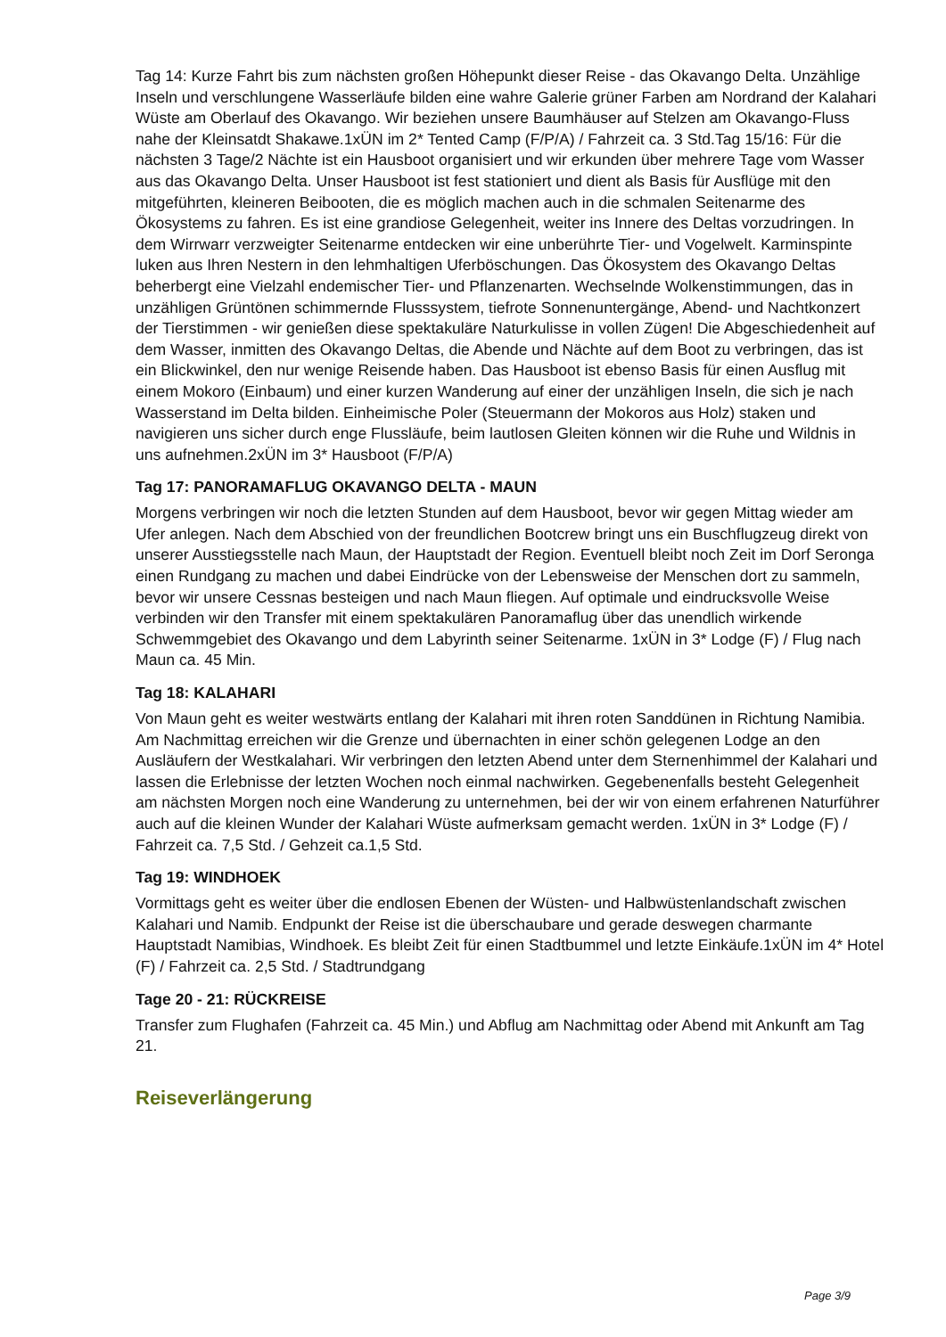Tag 14: Kurze Fahrt bis zum nächsten großen Höhepunkt dieser Reise - das Okavango Delta. Unzählige Inseln und verschlungene Wasserläufe bilden eine wahre Galerie grüner Farben am Nordrand der Kalahari Wüste am Oberlauf des Okavango. Wir beziehen unsere Baumhäuser auf Stelzen am Okavango-Fluss nahe der Kleinsatdt Shakawe.1xÜN im 2* Tented Camp (F/P/A) / Fahrzeit ca. 3 Std.Tag 15/16: Für die nächsten 3 Tage/2 Nächte ist ein Hausboot organisiert und wir erkunden über mehrere Tage vom Wasser aus das Okavango Delta. Unser Hausboot ist fest stationiert und dient als Basis für Ausflüge mit den mitgeführten, kleineren Beibooten, die es möglich machen auch in die schmalen Seitenarme des Ökosystems zu fahren. Es ist eine grandiose Gelegenheit, weiter ins Innere des Deltas vorzudringen. In dem Wirrwarr verzweigter Seitenarme entdecken wir eine unberührte Tier- und Vogelwelt. Karminspinte luken aus Ihren Nestern in den lehmhaltigen Uferböschungen. Das Ökosystem des Okavango Deltas beherbergt eine Vielzahl endemischer Tier- und Pflanzenarten. Wechselnde Wolkenstimmungen, das in unzähligen Grüntönen schimmernde Flusssystem, tiefrote Sonnenuntergänge, Abend- und Nachtkonzert der Tierstimmen - wir genießen diese spektakuläre Naturkulisse in vollen Zügen! Die Abgeschiedenheit auf dem Wasser, inmitten des Okavango Deltas, die Abende und Nächte auf dem Boot zu verbringen, das ist ein Blickwinkel, den nur wenige Reisende haben. Das Hausboot ist ebenso Basis für einen Ausflug mit einem Mokoro (Einbaum) und einer kurzen Wanderung auf einer der unzähligen Inseln, die sich je nach Wasserstand im Delta bilden. Einheimische Poler (Steuermann der Mokoros aus Holz) staken und navigieren uns sicher durch enge Flussläufe, beim lautlosen Gleiten können wir die Ruhe und Wildnis in uns aufnehmen.2xÜN im 3* Hausboot (F/P/A)
Tag 17: PANORAMAFLUG OKAVANGO DELTA - MAUN
Morgens verbringen wir noch die letzten Stunden auf dem Hausboot, bevor wir gegen Mittag wieder am Ufer anlegen. Nach dem Abschied von der freundlichen Bootcrew bringt uns ein Buschflugzeug direkt von unserer Ausstiegsstelle nach Maun, der Hauptstadt der Region. Eventuell bleibt noch Zeit im Dorf Seronga einen Rundgang zu machen und dabei Eindrücke von der Lebensweise der Menschen dort zu sammeln, bevor wir unsere Cessnas besteigen und nach Maun fliegen. Auf optimale und eindrucksvolle Weise verbinden wir den Transfer mit einem spektakulären Panoramaflug über das unendlich wirkende Schwemmgebiet des Okavango und dem Labyrinth seiner Seitenarme. 1xÜN in 3* Lodge (F) / Flug nach Maun ca. 45 Min.
Tag 18: KALAHARI
Von Maun geht es weiter westwärts entlang der Kalahari mit ihren roten Sanddünen in Richtung Namibia. Am Nachmittag erreichen wir die Grenze und übernachten in einer schön gelegenen Lodge an den Ausläufern der Westkalahari. Wir verbringen den letzten Abend unter dem Sternenhimmel der Kalahari und lassen die Erlebnisse der letzten Wochen noch einmal nachwirken. Gegebenenfalls besteht Gelegenheit am nächsten Morgen noch eine Wanderung zu unternehmen, bei der wir von einem erfahrenen Naturführer auch auf die kleinen Wunder der Kalahari Wüste aufmerksam gemacht werden. 1xÜN in 3* Lodge (F) / Fahrzeit ca. 7,5 Std. / Gehzeit ca.1,5 Std.
Tag 19: WINDHOEK
Vormittags geht es weiter über die endlosen Ebenen der Wüsten- und Halbwüstenlandschaft zwischen Kalahari und Namib. Endpunkt der Reise ist die überschaubare und gerade deswegen charmante Hauptstadt Namibias, Windhoek. Es bleibt Zeit für einen Stadtbummel und letzte Einkäufe.1xÜN im 4* Hotel (F) / Fahrzeit ca. 2,5 Std. / Stadtrundgang
Tage 20 - 21: RÜCKREISE
Transfer zum Flughafen (Fahrzeit ca. 45 Min.) und Abflug am Nachmittag oder Abend mit Ankunft am Tag 21.
Reiseverlängerung
Page 3/9